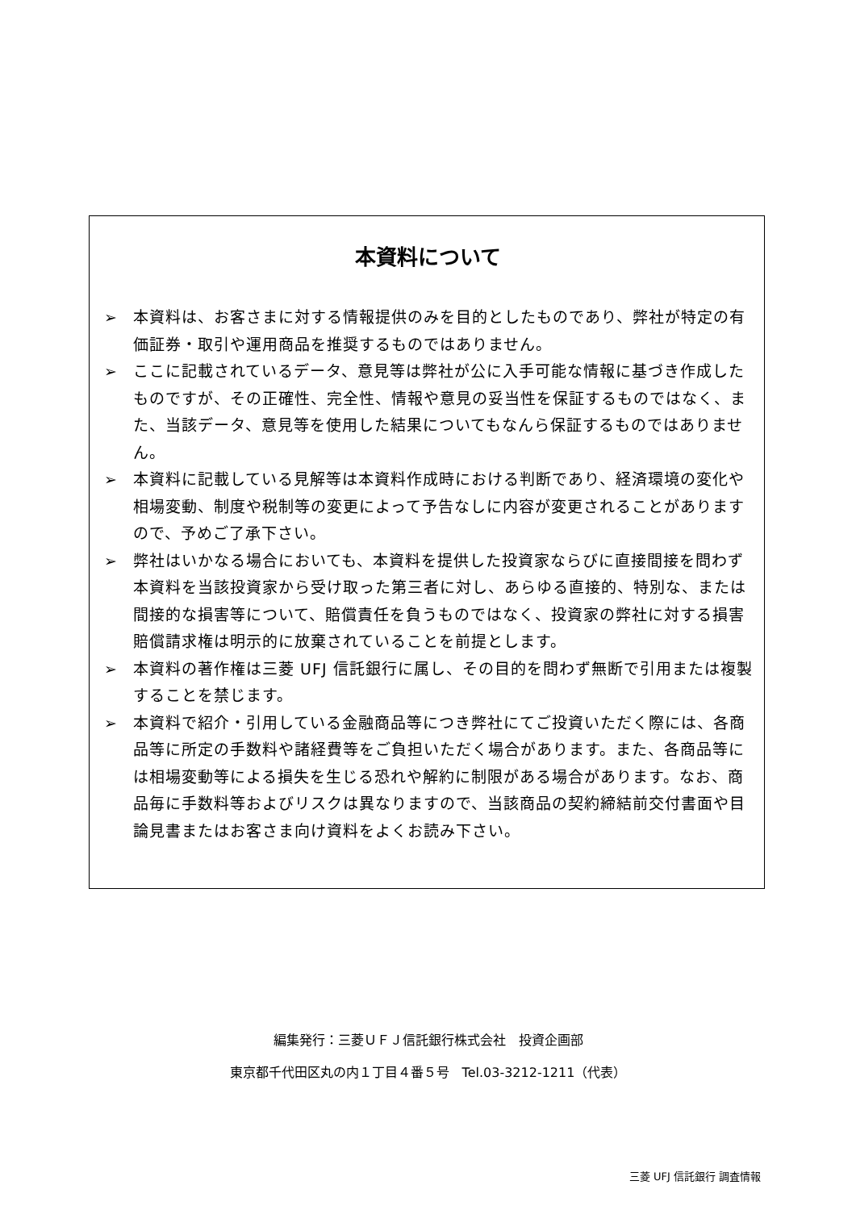本資料について
➢ 本資料は、お客さまに対する情報提供のみを目的としたものであり、弊社が特定の有価証券・取引や運用商品を推奨するものではありません。
➢ ここに記載されているデータ、意見等は弊社が公に入手可能な情報に基づき作成したものですが、その正確性、完全性、情報や意見の妥当性を保証するものではなく、また、当該データ、意見等を使用した結果についてもなんら保証するものではありません。
➢ 本資料に記載している見解等は本資料作成時における判断であり、経済環境の変化や相場変動、制度や税制等の変更によって予告なしに内容が変更されることがありますので、予めご了承下さい。
➢ 弊社はいかなる場合においても、本資料を提供した投資家ならびに直接間接を問わず本資料を当該投資家から受け取った第三者に対し、あらゆる直接的、特別な、または間接的な損害等について、賠償責任を負うものではなく、投資家の弊社に対する損害賠償請求権は明示的に放棄されていることを前提とします。
➢ 本資料の著作権は三菱 UFJ 信託銀行に属し、その目的を問わず無断で引用または複製することを禁じます。
➢ 本資料で紹介・引用している金融商品等につき弊社にてご投資いただく際には、各商品等に所定の手数料や諸経費等をご負担いただく場合があります。また、各商品等には相場変動等による損失を生じる恐れや解約に制限がある場合があります。なお、商品毎に手数料等およびリスクは異なりますので、当該商品の契約締結前交付書面や目論見書またはお客さま向け資料をよくお読み下さい。
編集発行：三菱ＵＦＪ信託銀行株式会社　投資企画部
東京都千代田区丸の内１丁目４番５号　Tel.03-3212-1211（代表）
三菱 UFJ 信託銀行 調査情報